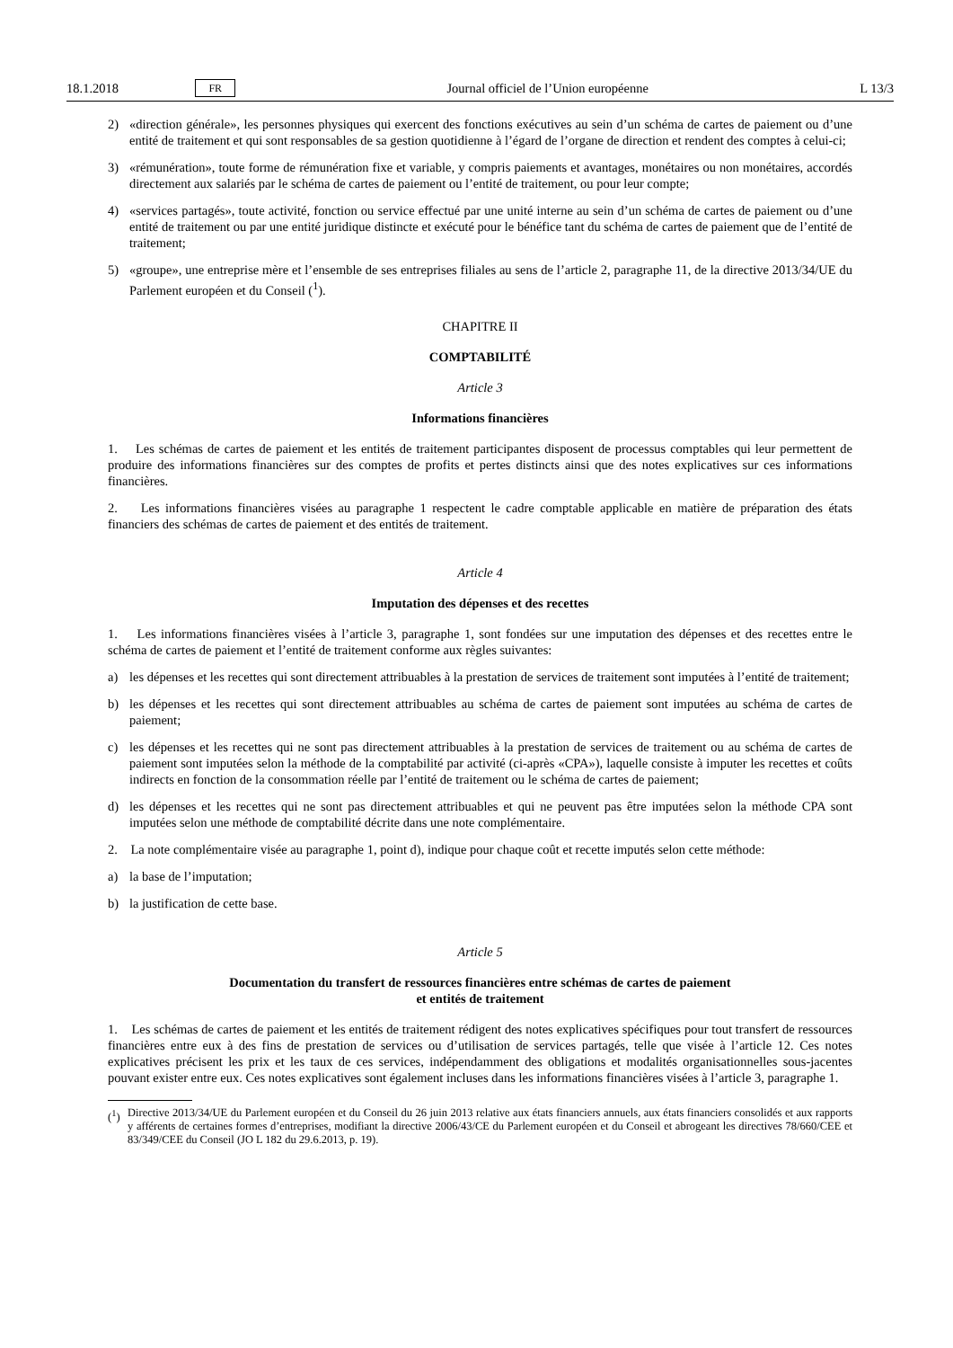18.1.2018 FR Journal officiel de l’Union européenne L 13/3
2) «direction générale», les personnes physiques qui exercent des fonctions exécutives au sein d’un schéma de cartes de paiement ou d’une entité de traitement et qui sont responsables de sa gestion quotidienne à l’égard de l’organe de direction et rendent des comptes à celui-ci;
3) «rémunération», toute forme de rémunération fixe et variable, y compris paiements et avantages, monétaires ou non monétaires, accordés directement aux salariés par le schéma de cartes de paiement ou l’entité de traitement, ou pour leur compte;
4) «services partagés», toute activité, fonction ou service effectué par une unité interne au sein d’un schéma de cartes de paiement ou d’une entité de traitement ou par une entité juridique distincte et exécuté pour le bénéfice tant du schéma de cartes de paiement que de l’entité de traitement;
5) «groupe», une entreprise mère et l’ensemble de ses entreprises filiales au sens de l’article 2, paragraphe 11, de la directive 2013/34/UE du Parlement européen et du Conseil (<sup>1</sup>).
CHAPITRE II
COMPTABILITÉ
Article 3
Informations financières
1. Les schémas de cartes de paiement et les entités de traitement participantes disposent de processus comptables qui leur permettent de produire des informations financières sur des comptes de profits et pertes distincts ainsi que des notes explicatives sur ces informations financières.
2. Les informations financières visées au paragraphe 1 respectent le cadre comptable applicable en matière de préparation des états financiers des schémas de cartes de paiement et des entités de traitement.
Article 4
Imputation des dépenses et des recettes
1. Les informations financières visées à l’article 3, paragraphe 1, sont fondées sur une imputation des dépenses et des recettes entre le schéma de cartes de paiement et l’entité de traitement conforme aux règles suivantes:
a) les dépenses et les recettes qui sont directement attribuables à la prestation de services de traitement sont imputées à l’entité de traitement;
b) les dépenses et les recettes qui sont directement attribuables au schéma de cartes de paiement sont imputées au schéma de cartes de paiement;
c) les dépenses et les recettes qui ne sont pas directement attribuables à la prestation de services de traitement ou au schéma de cartes de paiement sont imputées selon la méthode de la comptabilité par activité (ci-après «CPA»), laquelle consiste à imputer les recettes et coûts indirects en fonction de la consommation réelle par l’entité de traitement ou le schéma de cartes de paiement;
d) les dépenses et les recettes qui ne sont pas directement attribuables et qui ne peuvent pas être imputées selon la méthode CPA sont imputées selon une méthode de comptabilité décrite dans une note complémentaire.
2. La note complémentaire visée au paragraphe 1, point d), indique pour chaque coût et recette imputés selon cette méthode:
a) la base de l’imputation;
b) la justification de cette base.
Article 5
Documentation du transfert de ressources financières entre schémas de cartes de paiement
et entités de traitement
1. Les schémas de cartes de paiement et les entités de traitement rédigent des notes explicatives spécifiques pour tout transfert de ressources financières entre eux à des fins de prestation de services ou d’utilisation de services partagés, telle que visée à l’article 12. Ces notes explicatives précisent les prix et les taux de ces services, indépendamment des obligations et modalités organisationnelles sous-jacentes pouvant exister entre eux. Ces notes explicatives sont également incluses dans les informations financières visées à l’article 3, paragraphe 1.
(<sup>1</sup>) Directive 2013/34/UE du Parlement européen et du Conseil du 26 juin 2013 relative aux états financiers annuels, aux états financiers consolidés et aux rapports y afférents de certaines formes d’entreprises, modifiant la directive 2006/43/CE du Parlement européen et du Conseil et abrogeant les directives 78/660/CEE et 83/349/CEE du Conseil (JO L 182 du 29.6.2013, p. 19).